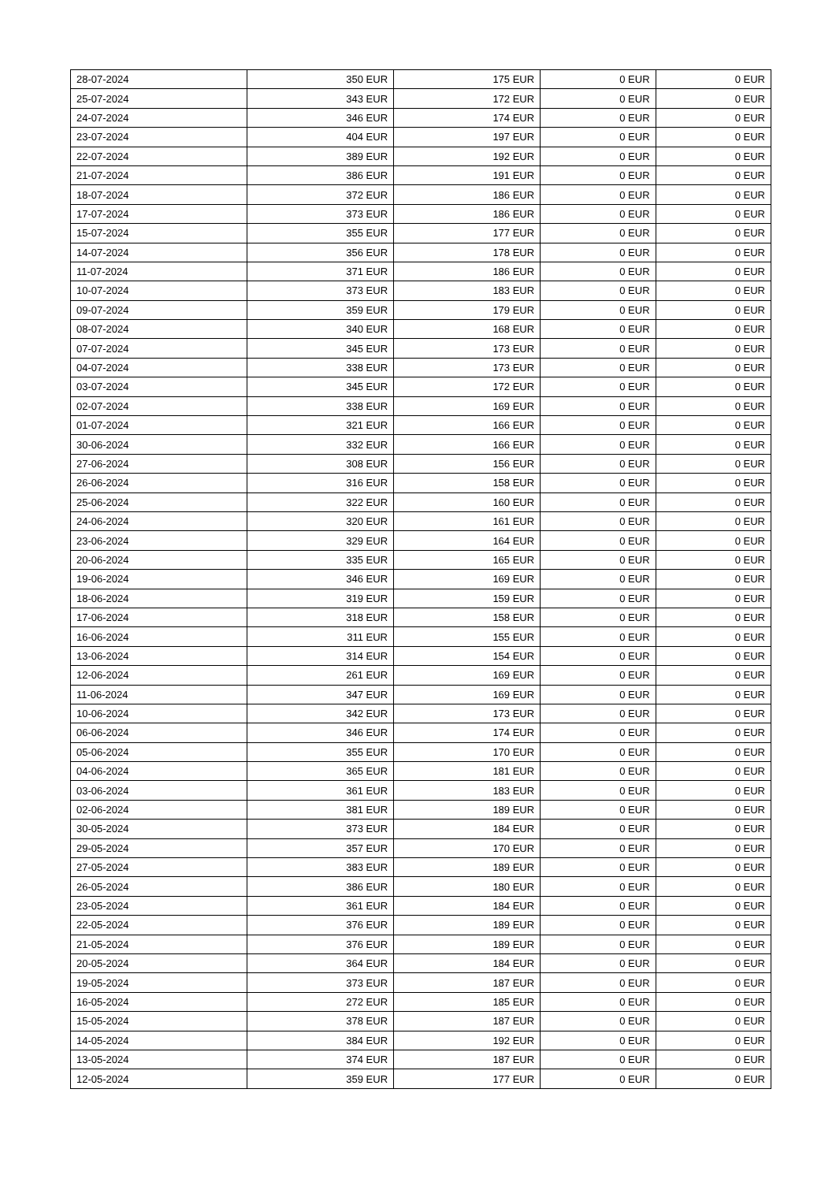| 28-07-2024 | 350 EUR | 175 EUR | 0 EUR | 0 EUR |
| 25-07-2024 | 343 EUR | 172 EUR | 0 EUR | 0 EUR |
| 24-07-2024 | 346 EUR | 174 EUR | 0 EUR | 0 EUR |
| 23-07-2024 | 404 EUR | 197 EUR | 0 EUR | 0 EUR |
| 22-07-2024 | 389 EUR | 192 EUR | 0 EUR | 0 EUR |
| 21-07-2024 | 386 EUR | 191 EUR | 0 EUR | 0 EUR |
| 18-07-2024 | 372 EUR | 186 EUR | 0 EUR | 0 EUR |
| 17-07-2024 | 373 EUR | 186 EUR | 0 EUR | 0 EUR |
| 15-07-2024 | 355 EUR | 177 EUR | 0 EUR | 0 EUR |
| 14-07-2024 | 356 EUR | 178 EUR | 0 EUR | 0 EUR |
| 11-07-2024 | 371 EUR | 186 EUR | 0 EUR | 0 EUR |
| 10-07-2024 | 373 EUR | 183 EUR | 0 EUR | 0 EUR |
| 09-07-2024 | 359 EUR | 179 EUR | 0 EUR | 0 EUR |
| 08-07-2024 | 340 EUR | 168 EUR | 0 EUR | 0 EUR |
| 07-07-2024 | 345 EUR | 173 EUR | 0 EUR | 0 EUR |
| 04-07-2024 | 338 EUR | 173 EUR | 0 EUR | 0 EUR |
| 03-07-2024 | 345 EUR | 172 EUR | 0 EUR | 0 EUR |
| 02-07-2024 | 338 EUR | 169 EUR | 0 EUR | 0 EUR |
| 01-07-2024 | 321 EUR | 166 EUR | 0 EUR | 0 EUR |
| 30-06-2024 | 332 EUR | 166 EUR | 0 EUR | 0 EUR |
| 27-06-2024 | 308 EUR | 156 EUR | 0 EUR | 0 EUR |
| 26-06-2024 | 316 EUR | 158 EUR | 0 EUR | 0 EUR |
| 25-06-2024 | 322 EUR | 160 EUR | 0 EUR | 0 EUR |
| 24-06-2024 | 320 EUR | 161 EUR | 0 EUR | 0 EUR |
| 23-06-2024 | 329 EUR | 164 EUR | 0 EUR | 0 EUR |
| 20-06-2024 | 335 EUR | 165 EUR | 0 EUR | 0 EUR |
| 19-06-2024 | 346 EUR | 169 EUR | 0 EUR | 0 EUR |
| 18-06-2024 | 319 EUR | 159 EUR | 0 EUR | 0 EUR |
| 17-06-2024 | 318 EUR | 158 EUR | 0 EUR | 0 EUR |
| 16-06-2024 | 311 EUR | 155 EUR | 0 EUR | 0 EUR |
| 13-06-2024 | 314 EUR | 154 EUR | 0 EUR | 0 EUR |
| 12-06-2024 | 261 EUR | 169 EUR | 0 EUR | 0 EUR |
| 11-06-2024 | 347 EUR | 169 EUR | 0 EUR | 0 EUR |
| 10-06-2024 | 342 EUR | 173 EUR | 0 EUR | 0 EUR |
| 06-06-2024 | 346 EUR | 174 EUR | 0 EUR | 0 EUR |
| 05-06-2024 | 355 EUR | 170 EUR | 0 EUR | 0 EUR |
| 04-06-2024 | 365 EUR | 181 EUR | 0 EUR | 0 EUR |
| 03-06-2024 | 361 EUR | 183 EUR | 0 EUR | 0 EUR |
| 02-06-2024 | 381 EUR | 189 EUR | 0 EUR | 0 EUR |
| 30-05-2024 | 373 EUR | 184 EUR | 0 EUR | 0 EUR |
| 29-05-2024 | 357 EUR | 170 EUR | 0 EUR | 0 EUR |
| 27-05-2024 | 383 EUR | 189 EUR | 0 EUR | 0 EUR |
| 26-05-2024 | 386 EUR | 180 EUR | 0 EUR | 0 EUR |
| 23-05-2024 | 361 EUR | 184 EUR | 0 EUR | 0 EUR |
| 22-05-2024 | 376 EUR | 189 EUR | 0 EUR | 0 EUR |
| 21-05-2024 | 376 EUR | 189 EUR | 0 EUR | 0 EUR |
| 20-05-2024 | 364 EUR | 184 EUR | 0 EUR | 0 EUR |
| 19-05-2024 | 373 EUR | 187 EUR | 0 EUR | 0 EUR |
| 16-05-2024 | 272 EUR | 185 EUR | 0 EUR | 0 EUR |
| 15-05-2024 | 378 EUR | 187 EUR | 0 EUR | 0 EUR |
| 14-05-2024 | 384 EUR | 192 EUR | 0 EUR | 0 EUR |
| 13-05-2024 | 374 EUR | 187 EUR | 0 EUR | 0 EUR |
| 12-05-2024 | 359 EUR | 177 EUR | 0 EUR | 0 EUR |